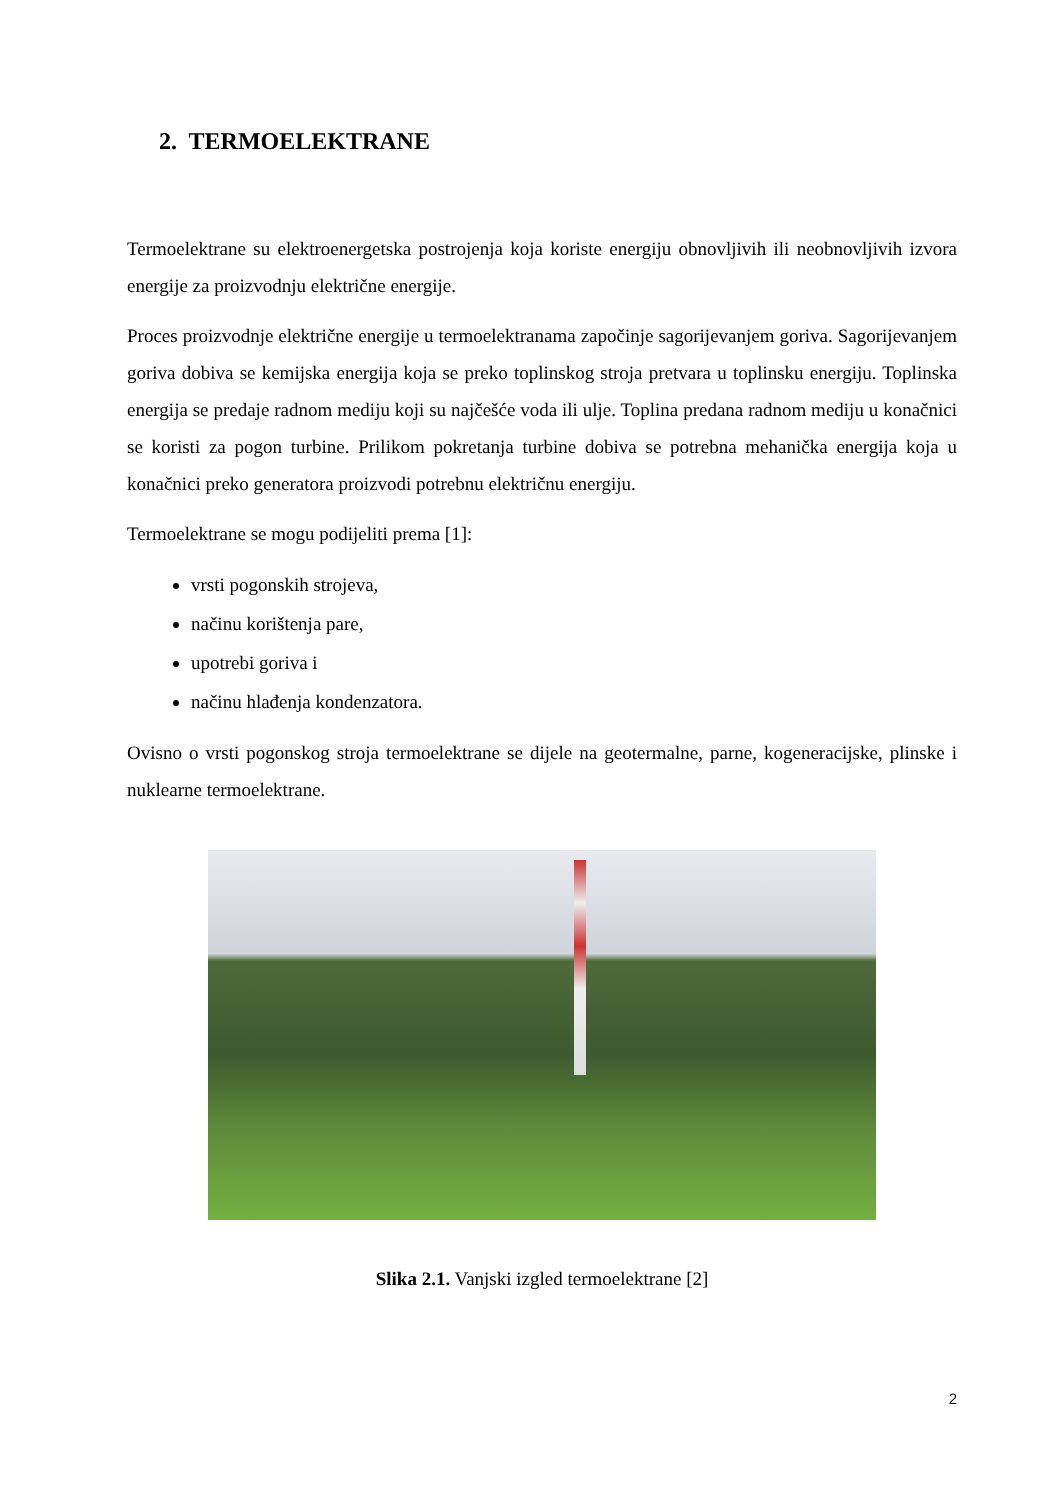2. TERMOELEKTRANE
Termoelektrane su elektroenergetska postrojenja koja koriste energiju obnovljivih ili neobnovljivih izvora energije za proizvodnju električne energije.
Proces proizvodnje električne energije u termoelektranama započinje sagorijevanjem goriva. Sagorijevanjem goriva dobiva se kemijska energija koja se preko toplinskog stroja pretvara u toplinsku energiju. Toplinska energija se predaje radnom mediju koji su najčešće voda ili ulje. Toplina predana radnom mediju u konačnici se koristi za pogon turbine. Prilikom pokretanja turbine dobiva se potrebna mehanička energija koja u konačnici preko generatora proizvodi potrebnu električnu energiju.
Termoelektrane se mogu podijeliti prema [1]:
vrsti pogonskih strojeva,
načinu korištenja pare,
upotrebi goriva i
načinu hlađenja kondenzatora.
Ovisno o vrsti pogonskog stroja termoelektrane se dijele na geotermalne, parne, kogeneracijske, plinske i nuklearne termoelektrane.
Slika 2.1. Vanjski izgled termoelektrane [2]
2